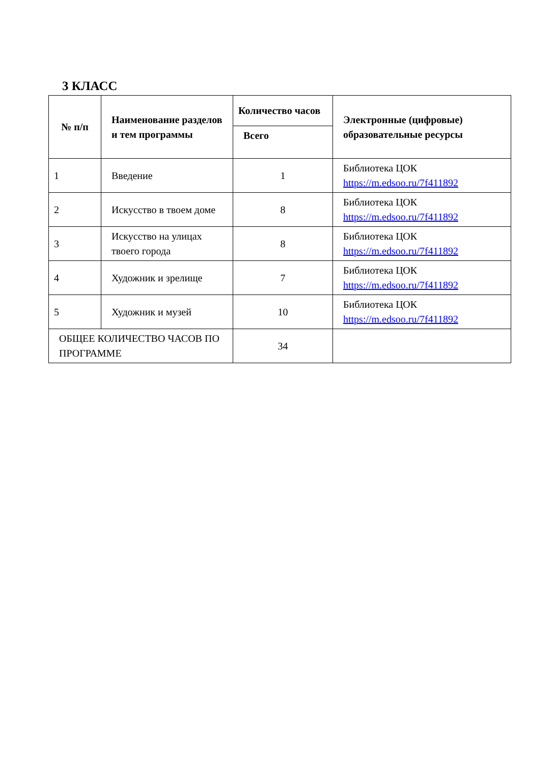3 КЛАСС
| № п/п | Наименование разделов и тем программы | Количество часов | Электронные (цифровые) образовательные ресурсы |
| --- | --- | --- | --- |
| | | Всего | |
| 1 | Введение | 1 | Библиотека ЦОК https://m.edsoo.ru/7f411892 |
| 2 | Искусство в твоем доме | 8 | Библиотека ЦОК https://m.edsoo.ru/7f411892 |
| 3 | Искусство на улицах твоего города | 8 | Библиотека ЦОК https://m.edsoo.ru/7f411892 |
| 4 | Художник и зрелище | 7 | Библиотека ЦОК https://m.edsoo.ru/7f411892 |
| 5 | Художник и музей | 10 | Библиотека ЦОК https://m.edsoo.ru/7f411892 |
| ОБЩЕЕ КОЛИЧЕСТВО ЧАСОВ ПО ПРОГРАММЕ | | 34 | |